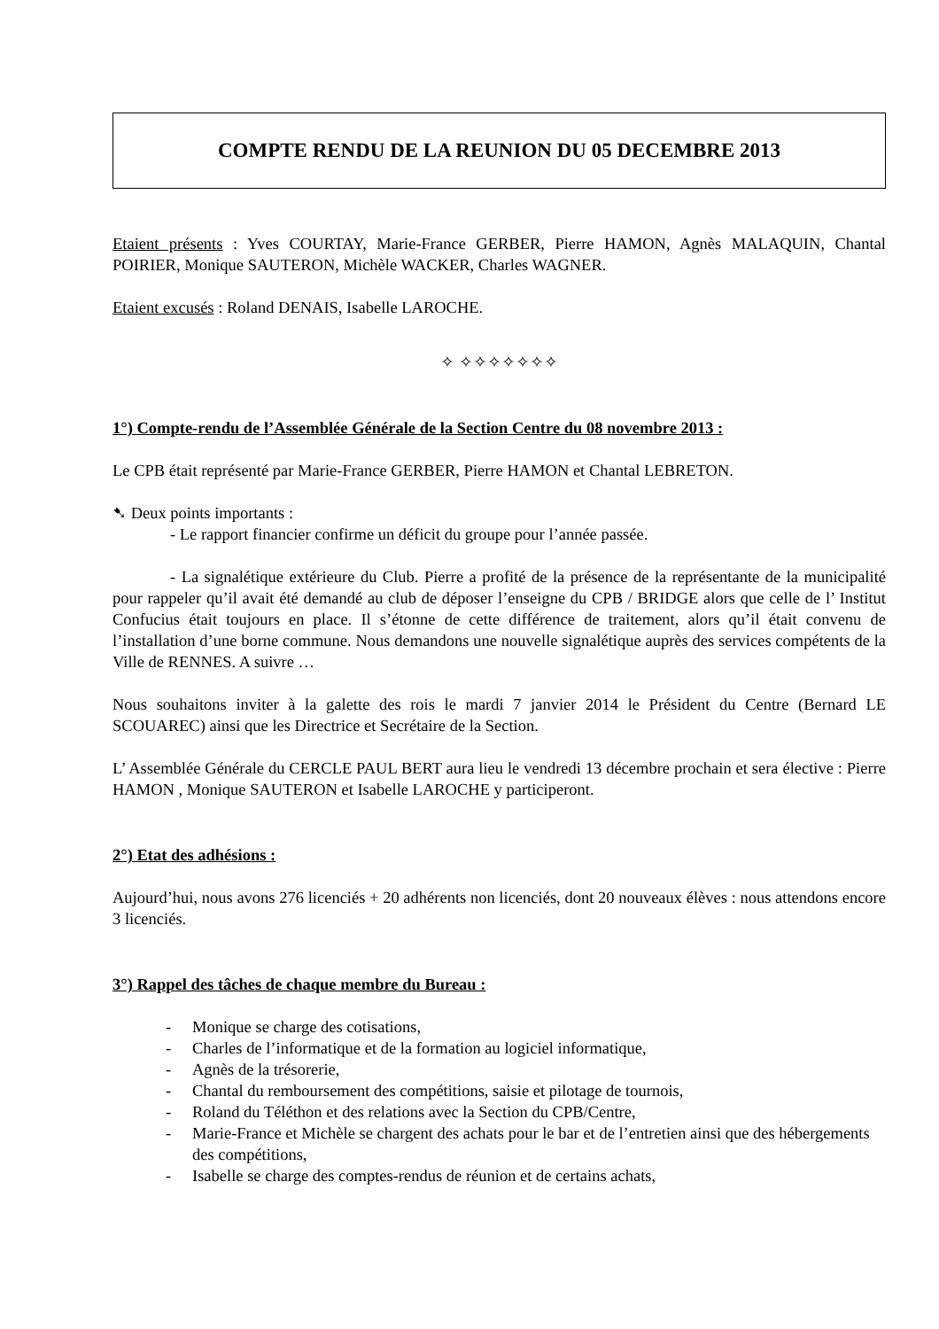COMPTE RENDU DE LA REUNION DU 05 DECEMBRE 2013
Etaient présents : Yves COURTAY, Marie-France GERBER, Pierre HAMON, Agnès MALAQUIN, Chantal POIRIER, Monique SAUTERON, Michèle WACKER, Charles WAGNER.
Etaient excusés : Roland DENAIS, Isabelle LAROCHE.
✧ ✧✧✧✧✧✧✧
1°) Compte-rendu de l’Assemblée Générale de la Section Centre du 08 novembre 2013 :
Le CPB était représenté par Marie-France GERBER, Pierre HAMON et Chantal LEBRETON.
➷ Deux points importants :
- Le rapport financier confirme un déficit du groupe pour l’année passée.
- La signalétique extérieure du Club. Pierre a profité de la présence de la représentante de la municipalité pour rappeler qu’il avait été demandé au club de déposer l’enseigne du CPB / BRIDGE alors que celle de l’ Institut Confucius était toujours en place. Il s’étonne de cette différence de traitement, alors qu’il était convenu de l’installation d’une borne commune. Nous demandons une nouvelle signalétique auprès des services compétents de la Ville de RENNES. A suivre …
Nous souhaitons inviter à la galette des rois le mardi 7 janvier 2014 le Président du Centre (Bernard LE SCOUAREC) ainsi que les Directrice et Secrétaire de la Section.
L’ Assemblée Générale du CERCLE PAUL BERT aura lieu le vendredi 13 décembre prochain et sera élective : Pierre HAMON , Monique SAUTERON et Isabelle LAROCHE y participeront.
2°) Etat des adhésions :
Aujourd’hui, nous avons 276 licenciés + 20 adhérents non licenciés, dont 20 nouveaux élèves : nous attendons encore 3 licenciés.
3°) Rappel des tâches de chaque membre du Bureau :
- Monique se charge des cotisations,
- Charles de l’informatique et de la formation au logiciel informatique,
- Agnès de la trésorerie,
- Chantal du remboursement des compétitions, saisie et pilotage de tournois,
- Roland du Téléthon et des relations avec la Section du CPB/Centre,
- Marie-France et Michèle se chargent des achats pour le bar et de l’entretien ainsi que des hébergements des compétitions,
- Isabelle se charge des comptes-rendus de réunion et de certains achats,